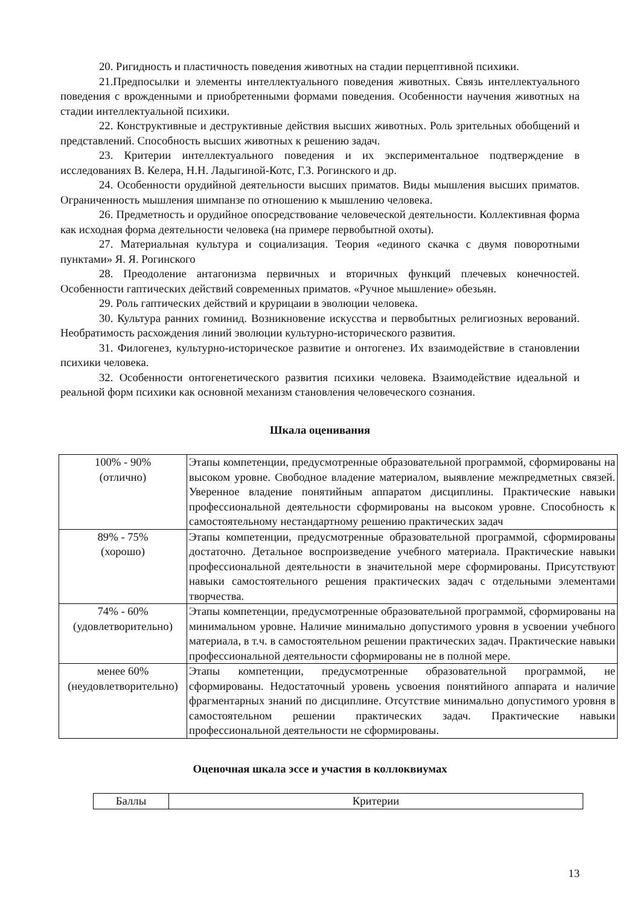20. Ригидность и пластичность поведения животных на стадии перцептивной психики.
21.Предпосылки и элементы интеллектуального поведения животных. Связь интеллектуального поведения с врожденными и приобретенными формами поведения. Особенности научения животных на стадии интеллектуальной психики.
22. Конструктивные и деструктивные действия высших животных. Роль зрительных обобщений и представлений. Способность высших животных к решению задач.
23. Критерии интеллектуального поведения и их экспериментальное подтверждение в исследованиях В. Келера, Н.Н. Ладыгиной-Котс, Г.З. Рогинского и др.
24. Особенности орудийной деятельности высших приматов. Виды мышления высших приматов. Ограниченность мышления шимпанзе по отношению к мышлению человека.
26. Предметность и орудийное опосредствование человеческой деятельности. Коллективная форма как исходная форма деятельности человека (на примере первобытной охоты).
27. Материальная культура и социализация. Теория «единого скачка с двумя поворотными пунктами» Я. Я. Рогинского
28. Преодоление антагонизма первичных и вторичных функций плечевых конечностей. Особенности гаптических действий современных приматов. «Ручное мышление» обезьян.
29. Роль гаптических действий и крурицаии в эволюции человека.
30. Культура ранних гоминид. Возникновение искусства и первобытных религиозных верований. Необратимость расхождения линий эволюции культурно-исторического развития.
31. Филогенез, культурно-историческое развитие и онтогенез. Их взаимодействие в становлении психики человека.
32. Особенности онтогенетического развития психики человека. Взаимодействие идеальной и реальной форм психики как основной механизм становления человеческого сознания.
Шкала оценивания
| 100% - 90% (отлично) | Этапы компетенции, предусмотренные образовательной программой, сформированы на высоком уровне. Свободное владение материалом, выявление межпредметных связей. Уверенное владение понятийным аппаратом дисциплины. Практические навыки профессиональной деятельности сформированы на высоком уровне. Способность к самостоятельному нестандартному решению практических задач |
| 89% - 75% (хорошо) | Этапы компетенции, предусмотренные образовательной программой, сформированы достаточно. Детальное воспроизведение учебного материала. Практические навыки профессиональной деятельности в значительной мере сформированы. Присутствуют навыки самостоятельного решения практических задач с отдельными элементами творчества. |
| 74% - 60% (удовлетворительно) | Этапы компетенции, предусмотренные образовательной программой, сформированы на минимальном уровне. Наличие минимально допустимого уровня в усвоении учебного материала, в т.ч. в самостоятельном решении практических задач. Практические навыки профессиональной деятельности сформированы не в полной мере. |
| менее 60% (неудовлетворительно) | Этапы компетенции, предусмотренные образовательной программой, не сформированы. Недостаточный уровень усвоения понятийного аппарата и наличие фрагментарных знаний по дисциплине. Отсутствие минимально допустимого уровня в самостоятельном решении практических задач. Практические навыки профессиональной деятельности не сформированы. |
Оценочная шкала эссе и участия в коллоквиумах
| Баллы | Критерии |
13